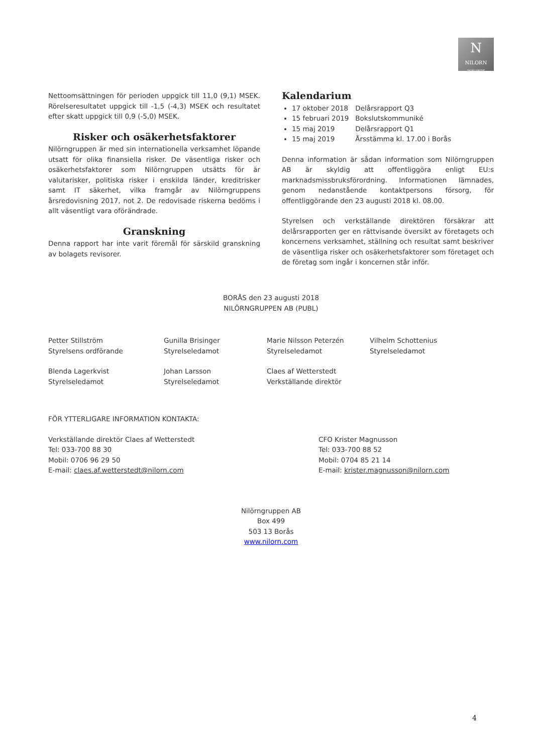N
NILORN
WORLDWIDE
Nettoomsättningen för perioden uppgick till 11,0 (9,1) MSEK. Rörelseresultatet uppgick till -1,5 (-4,3) MSEK och resultatet efter skatt uppgick till 0,9 (-5,0) MSEK.
Risker och osäkerhetsfaktorer
Nilörngruppen är med sin internationella verksamhet löpande utsatt för olika finansiella risker. De väsentliga risker och osäkerhetsfaktorer som Nilörngruppen utsätts för är valutarisker, politiska risker i enskilda länder, kreditrisker samt IT säkerhet, vilka framgår av Nilörngruppens årsredovisning 2017, not 2. De redovisade riskerna bedöms i allt väsentligt vara oförändrade.
Granskning
Denna rapport har inte varit föremål för särskild granskning av bolagets revisorer.
Kalendarium
17 oktober 2018 Delårsrapport Q3
15 februari 2019 Bokslutskommuniké
15 maj 2019 Delårsrapport Q1
15 maj 2019 Årsstämma kl. 17.00 i Borås
Denna information är sådan information som Nilörngruppen AB är skyldig att offentliggöra enligt EU:s marknadsmissbruksförordning. Informationen lämnades, genom nedanstående kontaktpersons försorg, för offentliggörande den 23 augusti 2018 kl. 08.00.
Styrelsen och verkställande direktören försäkrar att delårsrapporten ger en rättvisande översikt av företagets och koncernens verksamhet, ställning och resultat samt beskriver de väsentliga risker och osäkerhetsfaktorer som företaget och de företag som ingår i koncernen står inför.
BORÅS den 23 augusti 2018
NILÖRNGRUPPEN AB (PUBL)
Petter Stillström
Styrelsens ordförande
Gunilla Brisinger
Styrelseledamot
Marie Nilsson Peterzén
Styrelseledamot
Vilhelm Schottenius
Styrelseledamot
Blenda Lagerkvist
Styrelseledamot
Johan Larsson
Styrelseledamot
Claes af Wetterstedt
Verkställande direktör
FÖR YTTERLIGARE INFORMATION KONTAKTA:
Verkställande direktör Claes af Wetterstedt
Tel: 033-700 88 30
Mobil: 0706 96 29 50
E-mail: claes.af.wetterstedt@nilorn.com
CFO Krister Magnusson
Tel: 033-700 88 52
Mobil: 0704 85 21 14
E-mail: krister.magnusson@nilorn.com
Nilörngruppen AB
Box 499
503 13 Borås
www.nilorn.com
4